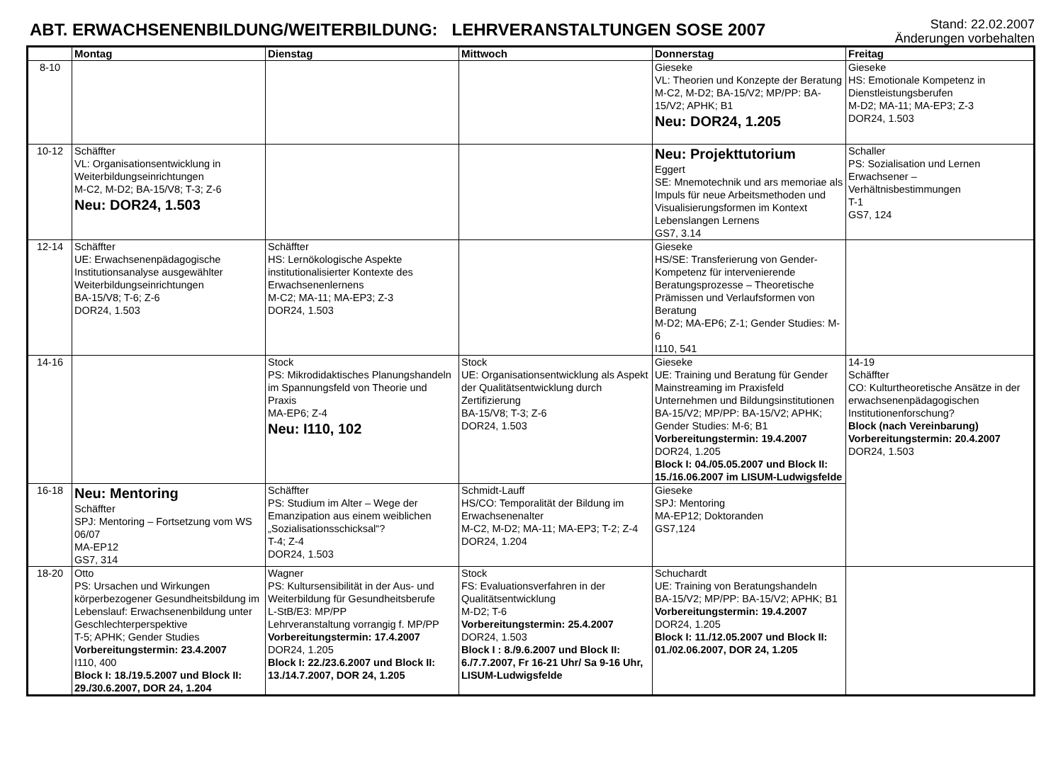ABT. ERWACHSENENBILDUNG/WEITERBILDUNG: LEHRVERANSTALTUNGEN SOSE 2007
Stand: 22.02.2007
Änderungen vorbehalten
| | Montag | Dienstag | Mittwoch | Donnerstag | Freitag |
| --- | --- | --- | --- | --- | --- |
| 8-10 | | | | Gieseke VL: Theorien und Konzepte der Beratung M-C2, M-D2; BA-15/V2; MP/PP: BA-15/V2; APHK; B1 Neu: DOR24, 1.205 | Gieseke HS: Emotionale Kompetenz in Dienstleistungsberufen M-D2; MA-11; MA-EP3; Z-3 DOR24, 1.503 |
| 10-12 | Schäffter VL: Organisationsentwicklung in Weiterbildungseinrichtungen M-C2, M-D2; BA-15/V8; T-3; Z-6 Neu: DOR24, 1.503 | | | Neu: Projekttutorium Eggert SE: Mnemotechnik und ars memoriae als Impuls für neue Arbeitsmethoden und Visualisierungsformen im Kontext Lebenslangen Lernens GS7, 3.14 | Schaller PS: Sozialisation und Lernen Erwachsener – Verhältnisbestimmungen T-1 GS7, 124 |
| 12-14 | Schäffter UE: Erwachsenenpädagogische Institutionsanalyse ausgewählter Weiterbildungseinrichtungen BA-15/V8; T-6; Z-6 DOR24, 1.503 | Schäffter HS: Lernökologische Aspekte institutionalisierter Kontexte des Erwachsenenlernens M-C2; MA-11; MA-EP3; Z-3 DOR24, 1.503 | | Gieseke HS/SE: Transferierung von Gender-Kompetenz für intervenierende Beratungsprozesse – Theoretische Prämissen und Verlaufsformen von Beratung M-D2; MA-EP6; Z-1; Gender Studies: M-6 I110, 541 | |
| 14-16 | | Stock PS: Mikrodidaktisches Planungshandeln im Spannungsfeld von Theorie und Praxis MA-EP6; Z-4 Neu: I110, 102 | Stock UE: Organisationsentwicklung als Aspekt der Qualitätsentwicklung durch Zertifizierung BA-15/V8; T-3; Z-6 DOR24, 1.503 | Gieseke UE: Training und Beratung für Gender Mainstreaming im Praxisfeld Unternehmen und Bildungsinstitutionen BA-15/V2; MP/PP: BA-15/V2; APHK; Gender Studies: M-6; B1 Vorbereitungstermin: 19.4.2007 DOR24, 1.205 Block I: 04./05.05.2007 und Block II: 15./16.06.2007 im LISUM-Ludwigsfelde | 14-19 Schäffter CO: Kulturtheoretische Ansätze in der erwachsenenpädagogischen Institutionenforschung? Block (nach Vereinbarung) Vorbereitungstermin: 20.4.2007 DOR24, 1.503 |
| 16-18 | Neu: Mentoring Schäffter SPJ: Mentoring – Fortsetzung vom WS 06/07 MA-EP12 GS7, 314 | Schäffter PS: Studium im Alter – Wege der Emanzipation aus einem weiblichen „Sozialisationsschicksal“? T-4; Z-4 DOR24, 1.503 | Schmidt-Lauff HS/CO: Temporalität der Bildung im Erwachsenenalter M-C2, M-D2; MA-11; MA-EP3; T-2; Z-4 DOR24, 1.204 | Gieseke SPJ: Mentoring MA-EP12; Doktoranden GS7,124 | |
| 18-20 | Otto PS: Ursachen und Wirkungen körperbezogener Gesundheitsbildung im Lebenslauf: Erwachsenenbildung unter Geschlechterperspektive T-5; APHK; Gender Studies Vorbereitungstermin: 23.4.2007 I110, 400 Block I: 18./19.5.2007 und Block II: 29./30.6.2007, DOR 24, 1.204 | Wagner PS: Kultursensibilität in der Aus- und Weiterbildung für Gesundheitsberufe L-StB/E3: MP/PP Lehrveranstaltung vorrangig f. MP/PP Vorbereitungstermin: 17.4.2007 DOR24, 1.205 Block I: 22./23.6.2007 und Block II: 13./14.7.2007, DOR 24, 1.205 | Stock FS: Evaluationsverfahren in der Qualitätsentwicklung M-D2; T-6 Vorbereitungstermin: 25.4.2007 DOR24, 1.503 Block I : 8./9.6.2007 und Block II: 6./7.7.2007, Fr 16-21 Uhr/ Sa 9-16 Uhr, LISUM-Ludwigsfelde | Schuchardt UE: Training von Beratungshandeln BA-15/V2; MP/PP: BA-15/V2; APHK; B1 Vorbereitungstermin: 19.4.2007 DOR24, 1.205 Block I: 11./12.05.2007 und Block II: 01./02.06.2007, DOR 24, 1.205 | |